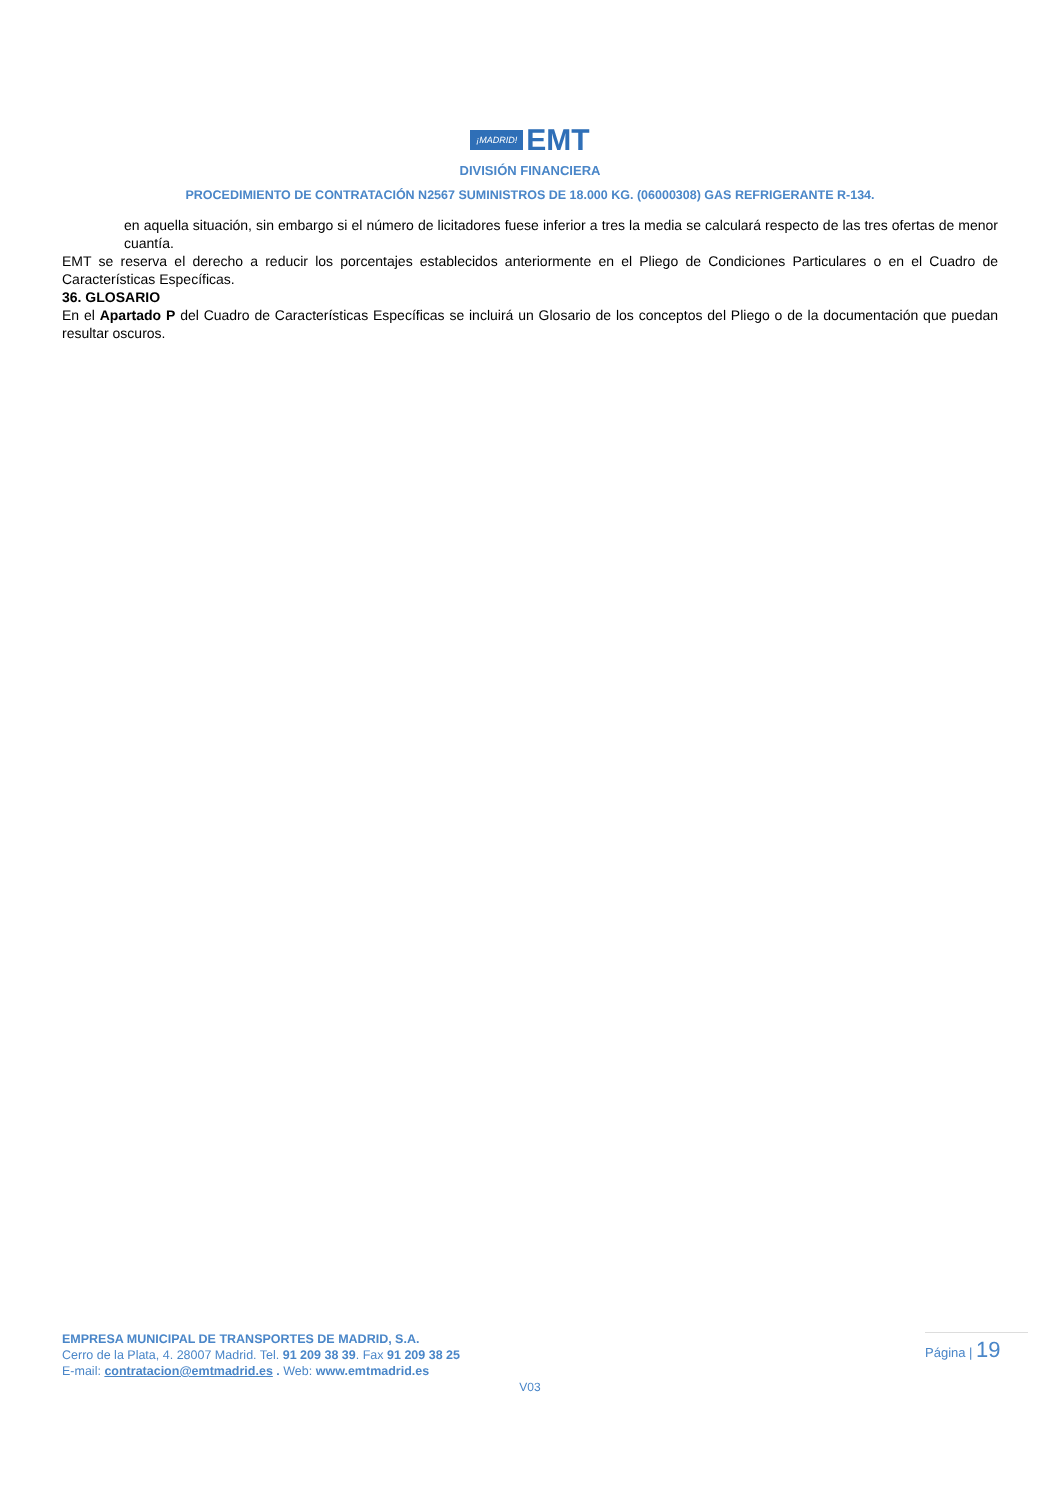¡MADRID! EMT
DIVISIÓN FINANCIERA
PROCEDIMIENTO DE CONTRATACIÓN N2567 SUMINISTROS DE 18.000 KG. (06000308) GAS REFRIGERANTE R-134.
en aquella situación, sin embargo si el número de licitadores fuese inferior a tres la media se calculará respecto de las tres ofertas de menor cuantía.
EMT se reserva el derecho a reducir los porcentajes establecidos anteriormente en el Pliego de Condiciones Particulares o en el Cuadro de Características Específicas.
36. GLOSARIO
En el Apartado P del Cuadro de Características Específicas se incluirá un Glosario de los conceptos del Pliego o de la documentación que puedan resultar oscuros.
EMPRESA MUNICIPAL DE TRANSPORTES DE MADRID, S.A.
Cerro de la Plata, 4. 28007 Madrid. Tel. 91 209 38 39. Fax 91 209 38 25
E-mail: contratacion@emtmadrid.es . Web: www.emtmadrid.es
Página | 19
V03